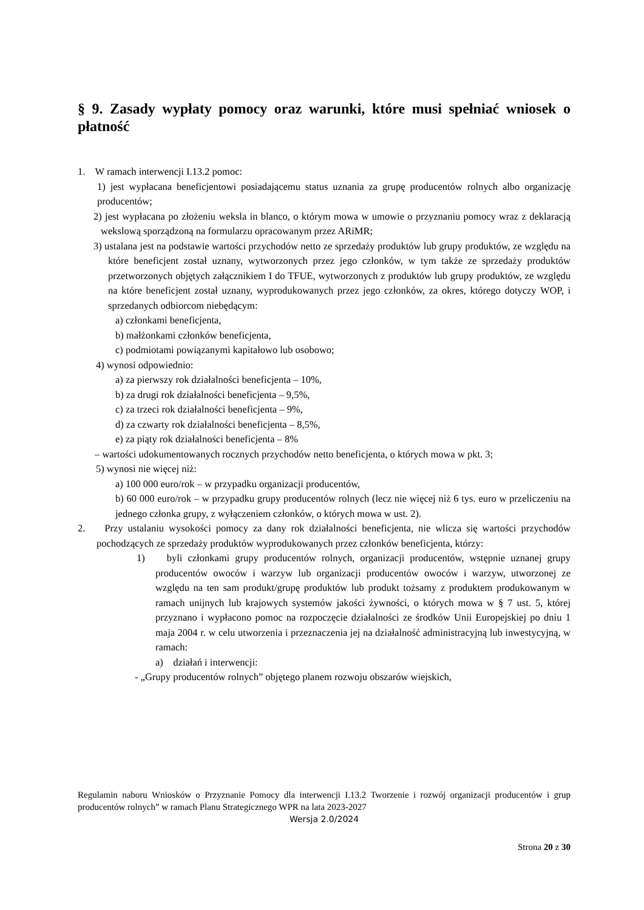§ 9. Zasady wypłaty pomocy oraz warunki, które musi spełniać wniosek o płatność
1. W ramach interwencji I.13.2 pomoc:
1) jest wypłacana beneficjentowi posiadającemu status uznania za grupę producentów rolnych albo organizację producentów;
2) jest wypłacana po złożeniu weksla in blanco, o którym mowa w umowie o przyznaniu pomocy wraz z deklaracją wekslową sporządzoną na formularzu opracowanym przez ARiMR;
3) ustalana jest na podstawie wartości przychodów netto ze sprzedaży produktów lub grupy produktów, ze względu na które beneficjent został uznany, wytworzonych przez jego członków, w tym także ze sprzedaży produktów przetworzonych objętych załącznikiem I do TFUE, wytworzonych z produktów lub grupy produktów, ze względu na które beneficjent został uznany, wyprodukowanych przez jego członków, za okres, którego dotyczy WOP, i sprzedanych odbiorcom niebędącym:
a) członkami beneficjenta,
b) małżonkami członków beneficjenta,
c) podmiotami powiązanymi kapitałowo lub osobowo;
4) wynosi odpowiednio:
a) za pierwszy rok działalności beneficjenta – 10%,
b) za drugi rok działalności beneficjenta – 9,5%,
c) za trzeci rok działalności beneficjenta – 9%,
d) za czwarty rok działalności beneficjenta – 8,5%,
e) za piąty rok działalności beneficjenta – 8%
– wartości udokumentowanych rocznych przychodów netto beneficjenta, o których mowa w pkt. 3;
5) wynosi nie więcej niż:
a) 100 000 euro/rok – w przypadku organizacji producentów,
b) 60 000 euro/rok – w przypadku grupy producentów rolnych (lecz nie więcej niż 6 tys. euro w przeliczeniu na jednego członka grupy, z wyłączeniem członków, o których mowa w ust. 2).
2. Przy ustalaniu wysokości pomocy za dany rok działalności beneficjenta, nie wlicza się wartości przychodów pochodzących ze sprzedaży produktów wyprodukowanych przez członków beneficjenta, którzy:
1) byli członkami grupy producentów rolnych, organizacji producentów, wstępnie uznanej grupy producentów owoców i warzyw lub organizacji producentów owoców i warzyw, utworzonej ze względu na ten sam produkt/grupę produktów lub produkt tożsamy z produktem produkowanym w ramach unijnych lub krajowych systemów jakości żywności, o których mowa w § 7 ust. 5, której przyznano i wypłacono pomoc na rozpoczęcie działalności ze środków Unii Europejskiej po dniu 1 maja 2004 r. w celu utworzenia i przeznaczenia jej na działalność administracyjną lub inwestycyjną, w ramach:
a) działań i interwencji:
- „Grupy producentów rolnych” objętego planem rozwoju obszarów wiejskich,
Regulamin naboru Wniosków o Przyznanie Pomocy dla interwencji I.13.2 Tworzenie i rozwój organizacji producentów i grup producentów rolnych” w ramach Planu Strategicznego WPR na lata 2023-2027
Wersja 2.0/2024
Strona 20 z 30